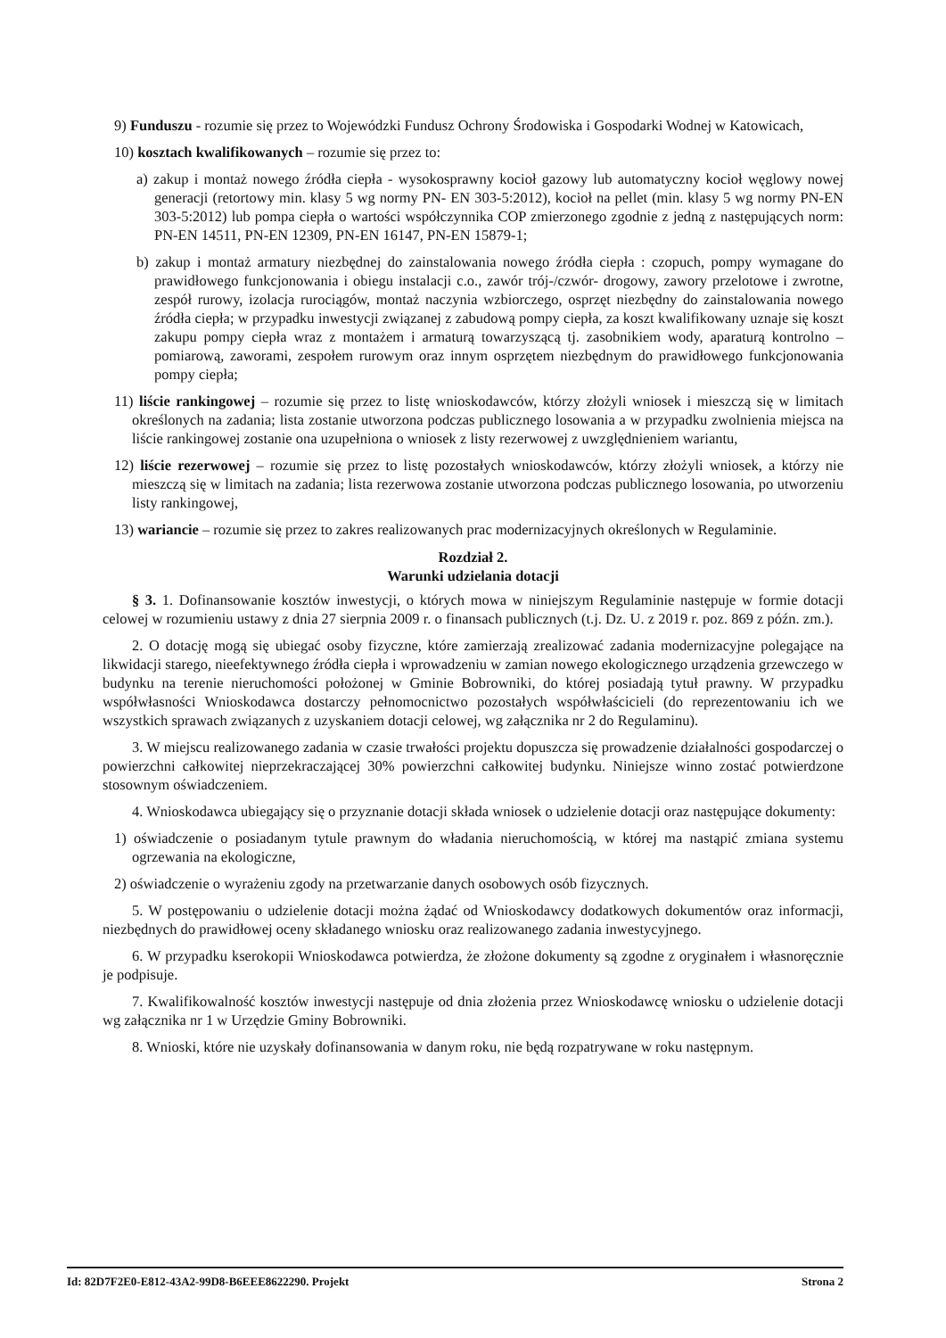9) Funduszu - rozumie się przez to Wojewódzki Fundusz Ochrony Środowiska i Gospodarki Wodnej w Katowicach,
10) kosztach kwalifikowanych – rozumie się przez to:
a) zakup i montaż nowego źródła ciepła - wysokosprawny kocioł gazowy lub automatyczny kocioł węglowy nowej generacji (retortowy min. klasy 5 wg normy PN- EN 303-5:2012), kocioł na pellet (min. klasy 5 wg normy PN-EN 303-5:2012) lub pompa ciepła o wartości współczynnika COP zmierzonego zgodnie z jedną z następujących norm: PN-EN 14511, PN-EN 12309, PN-EN 16147, PN-EN 15879-1;
b) zakup i montaż armatury niezbędnej do zainstalowania nowego źródła ciepła : czopuch, pompy wymagane do prawidłowego funkcjonowania i obiegu instalacji c.o., zawór trój-/czwór- drogowy, zawory przelotowe i zwrotne, zespół rurowy, izolacja rurociągów, montaż naczynia wzbiorczego, osprzęt niezbędny do zainstalowania nowego źródła ciepła; w przypadku inwestycji związanej z zabudową pompy ciepła, za koszt kwalifikowany uznaje się koszt zakupu pompy ciepła wraz z montażem i armaturą towarzyszącą tj. zasobnikiem wody, aparaturą kontrolno – pomiarową, zaworami, zespołem rurowym oraz innym osprzętem niezbędnym do prawidłowego funkcjonowania pompy ciepła;
11) liście rankingowej – rozumie się przez to listę wnioskodawców, którzy złożyli wniosek i mieszczą się w limitach określonych na zadania; lista zostanie utworzona podczas publicznego losowania a w przypadku zwolnienia miejsca na liście rankingowej zostanie ona uzupełniona o wniosek z listy rezerwowej z uwzględnieniem wariantu,
12) liście rezerwowej – rozumie się przez to listę pozostałych wnioskodawców, którzy złożyli wniosek, a którzy nie mieszczą się w limitach na zadania; lista rezerwowa zostanie utworzona podczas publicznego losowania, po utworzeniu listy rankingowej,
13) wariancie – rozumie się przez to zakres realizowanych prac modernizacyjnych określonych w Regulaminie.
Rozdział 2.
Warunki udzielania dotacji
§ 3. 1. Dofinansowanie kosztów inwestycji, o których mowa w niniejszym Regulaminie następuje w formie dotacji celowej w rozumieniu ustawy z dnia 27 sierpnia 2009 r. o finansach publicznych (t.j. Dz. U. z 2019 r. poz. 869 z późn. zm.).
2. O dotację mogą się ubiegać osoby fizyczne, które zamierzają zrealizować zadania modernizacyjne polegające na likwidacji starego, nieefektywnego źródła ciepła i wprowadzeniu w zamian nowego ekologicznego urządzenia grzewczego w budynku na terenie nieruchomości położonej w Gminie Bobrowniki, do której posiadają tytuł prawny. W przypadku współwłasności Wnioskodawca dostarczy pełnomocnictwo pozostałych współwłaścicieli (do reprezentowaniu ich we wszystkich sprawach związanych z uzyskaniem dotacji celowej, wg załącznika nr 2 do Regulaminu).
3. W miejscu realizowanego zadania w czasie trwałości projektu dopuszcza się prowadzenie działalności gospodarczej o powierzchni całkowitej nieprzekraczającej 30% powierzchni całkowitej budynku. Niniejsze winno zostać potwierdzone stosownym oświadczeniem.
4. Wnioskodawca ubiegający się o przyznanie dotacji składa wniosek o udzielenie dotacji oraz następujące dokumenty:
1) oświadczenie o posiadanym tytule prawnym do władania nieruchomością, w której ma nastąpić zmiana systemu ogrzewania na ekologiczne,
2) oświadczenie o wyrażeniu zgody na przetwarzanie danych osobowych osób fizycznych.
5. W postępowaniu o udzielenie dotacji można żądać od Wnioskodawcy dodatkowych dokumentów oraz informacji, niezbędnych do prawidłowej oceny składanego wniosku oraz realizowanego zadania inwestycyjnego.
6. W przypadku kserokopii Wnioskodawca potwierdza, że złożone dokumenty są zgodne z oryginałem i własnoręcznie je podpisuje.
7. Kwalifikowalność kosztów inwestycji następuje od dnia złożenia przez Wnioskodawcę wniosku o udzielenie dotacji wg załącznika nr 1 w Urzędzie Gminy Bobrowniki.
8. Wnioski, które nie uzyskały dofinansowania w danym roku, nie będą rozpatrywane w roku następnym.
Id: 82D7F2E0-E812-43A2-99D8-B6EEE8622290. Projekt Strona 2